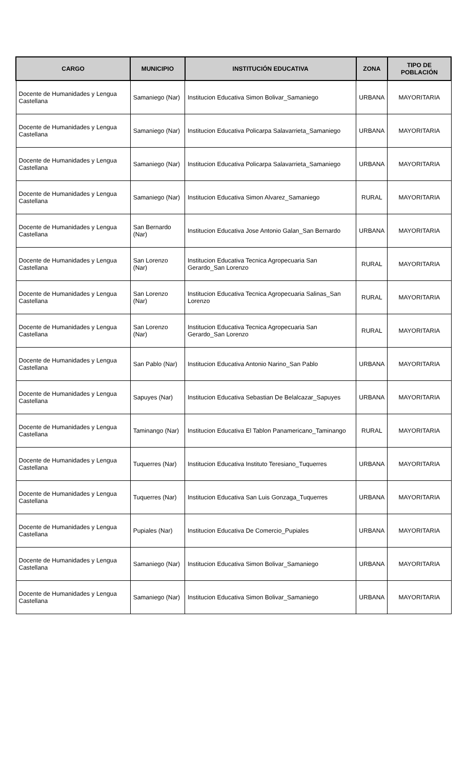| CARGO | MUNICIPIO | INSTITUCIÓN EDUCATIVA | ZONA | TIPO DE POBLACIÓN |
| --- | --- | --- | --- | --- |
| Docente de Humanidades y Lengua Castellana | Samaniego (Nar) | Institucion Educativa Simon Bolivar_Samaniego | URBANA | MAYORITARIA |
| Docente de Humanidades y Lengua Castellana | Samaniego (Nar) | Institucion Educativa Policarpa Salavarrieta_Samaniego | URBANA | MAYORITARIA |
| Docente de Humanidades y Lengua Castellana | Samaniego (Nar) | Institucion Educativa Policarpa Salavarrieta_Samaniego | URBANA | MAYORITARIA |
| Docente de Humanidades y Lengua Castellana | Samaniego (Nar) | Institucion Educativa Simon Alvarez_Samaniego | RURAL | MAYORITARIA |
| Docente de Humanidades y Lengua Castellana | San Bernardo (Nar) | Institucion Educativa Jose Antonio Galan_San Bernardo | URBANA | MAYORITARIA |
| Docente de Humanidades y Lengua Castellana | San Lorenzo (Nar) | Institucion Educativa Tecnica Agropecuaria San Gerardo_San Lorenzo | RURAL | MAYORITARIA |
| Docente de Humanidades y Lengua Castellana | San Lorenzo (Nar) | Institucion Educativa Tecnica Agropecuaria Salinas_San Lorenzo | RURAL | MAYORITARIA |
| Docente de Humanidades y Lengua Castellana | San Lorenzo (Nar) | Institucion Educativa Tecnica Agropecuaria San Gerardo_San Lorenzo | RURAL | MAYORITARIA |
| Docente de Humanidades y Lengua Castellana | San Pablo (Nar) | Institucion Educativa Antonio Narino_San Pablo | URBANA | MAYORITARIA |
| Docente de Humanidades y Lengua Castellana | Sapuyes (Nar) | Institucion Educativa Sebastian De Belalcazar_Sapuyes | URBANA | MAYORITARIA |
| Docente de Humanidades y Lengua Castellana | Taminango (Nar) | Institucion Educativa El Tablon Panamericano_Taminango | RURAL | MAYORITARIA |
| Docente de Humanidades y Lengua Castellana | Tuquerres (Nar) | Institucion Educativa Instituto Teresiano_Tuquerres | URBANA | MAYORITARIA |
| Docente de Humanidades y Lengua Castellana | Tuquerres (Nar) | Institucion Educativa San Luis Gonzaga_Tuquerres | URBANA | MAYORITARIA |
| Docente de Humanidades y Lengua Castellana | Pupiales (Nar) | Institucion Educativa De Comercio_Pupiales | URBANA | MAYORITARIA |
| Docente de Humanidades y Lengua Castellana | Samaniego (Nar) | Institucion Educativa Simon Bolivar_Samaniego | URBANA | MAYORITARIA |
| Docente de Humanidades y Lengua Castellana | Samaniego (Nar) | Institucion Educativa Simon Bolivar_Samaniego | URBANA | MAYORITARIA |